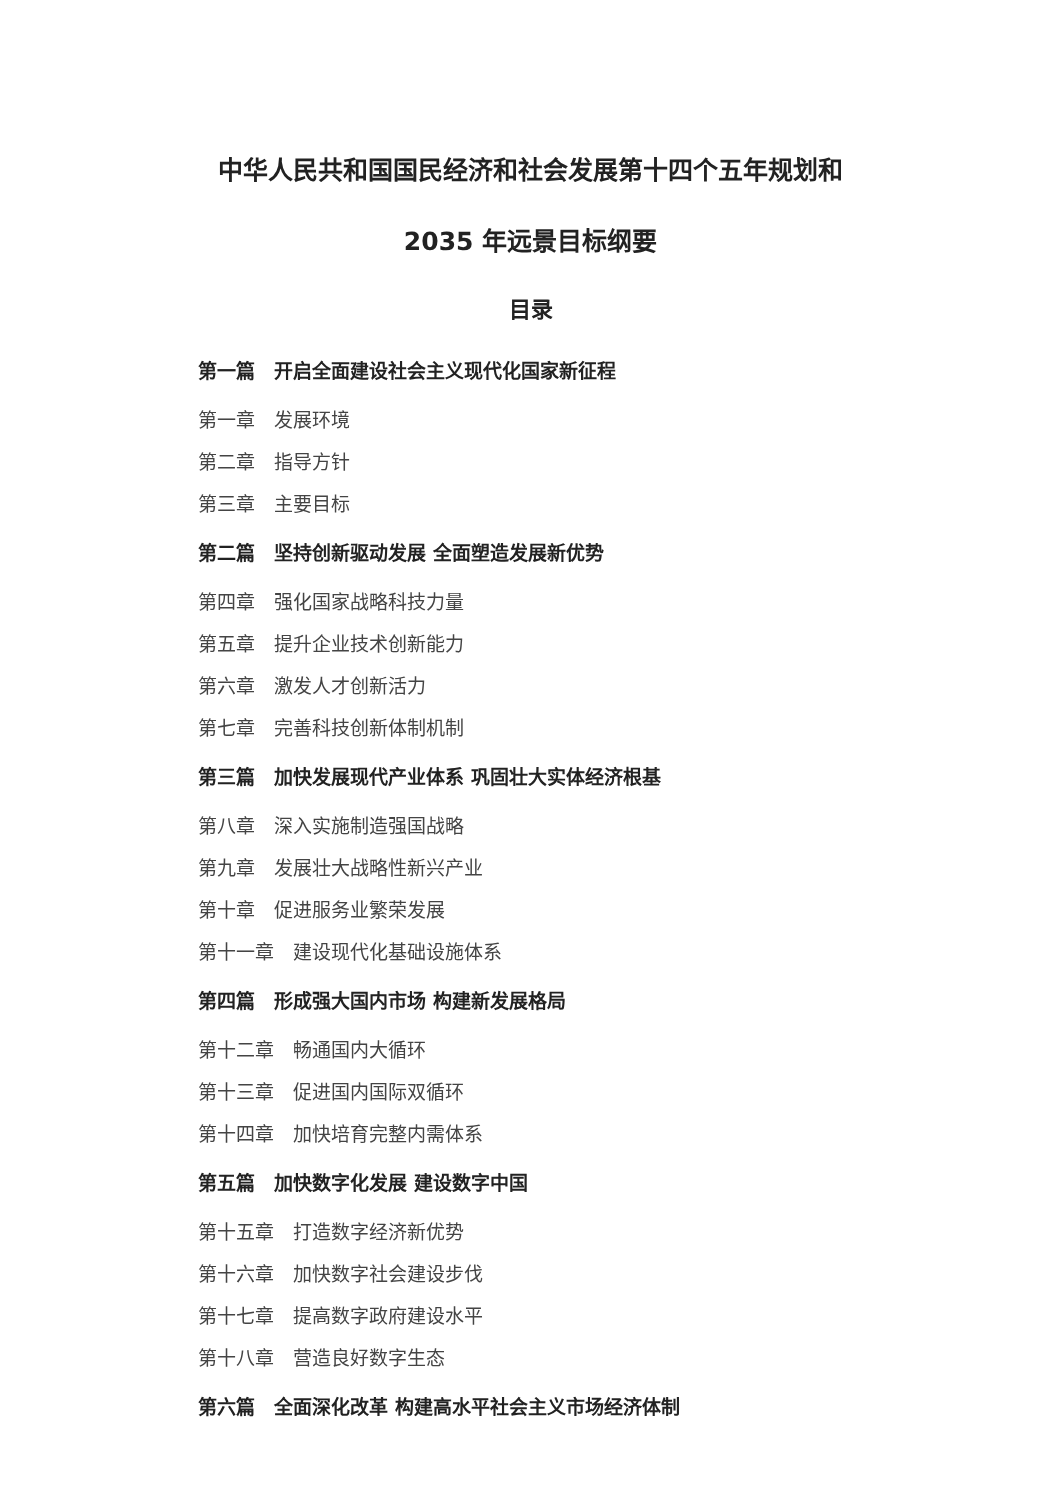中华人民共和国国民经济和社会发展第十四个五年规划和
2035 年远景目标纲要
目录
第一篇　开启全面建设社会主义现代化国家新征程
第一章　发展环境
第二章　指导方针
第三章　主要目标
第二篇　坚持创新驱动发展 全面塑造发展新优势
第四章　强化国家战略科技力量
第五章　提升企业技术创新能力
第六章　激发人才创新活力
第七章　完善科技创新体制机制
第三篇　加快发展现代产业体系 巩固壮大实体经济根基
第八章　深入实施制造强国战略
第九章　发展壮大战略性新兴产业
第十章　促进服务业繁荣发展
第十一章　建设现代化基础设施体系
第四篇　形成强大国内市场 构建新发展格局
第十二章　畅通国内大循环
第十三章　促进国内国际双循环
第十四章　加快培育完整内需体系
第五篇　加快数字化发展 建设数字中国
第十五章　打造数字经济新优势
第十六章　加快数字社会建设步伐
第十七章　提高数字政府建设水平
第十八章　营造良好数字生态
第六篇　全面深化改革 构建高水平社会主义市场经济体制